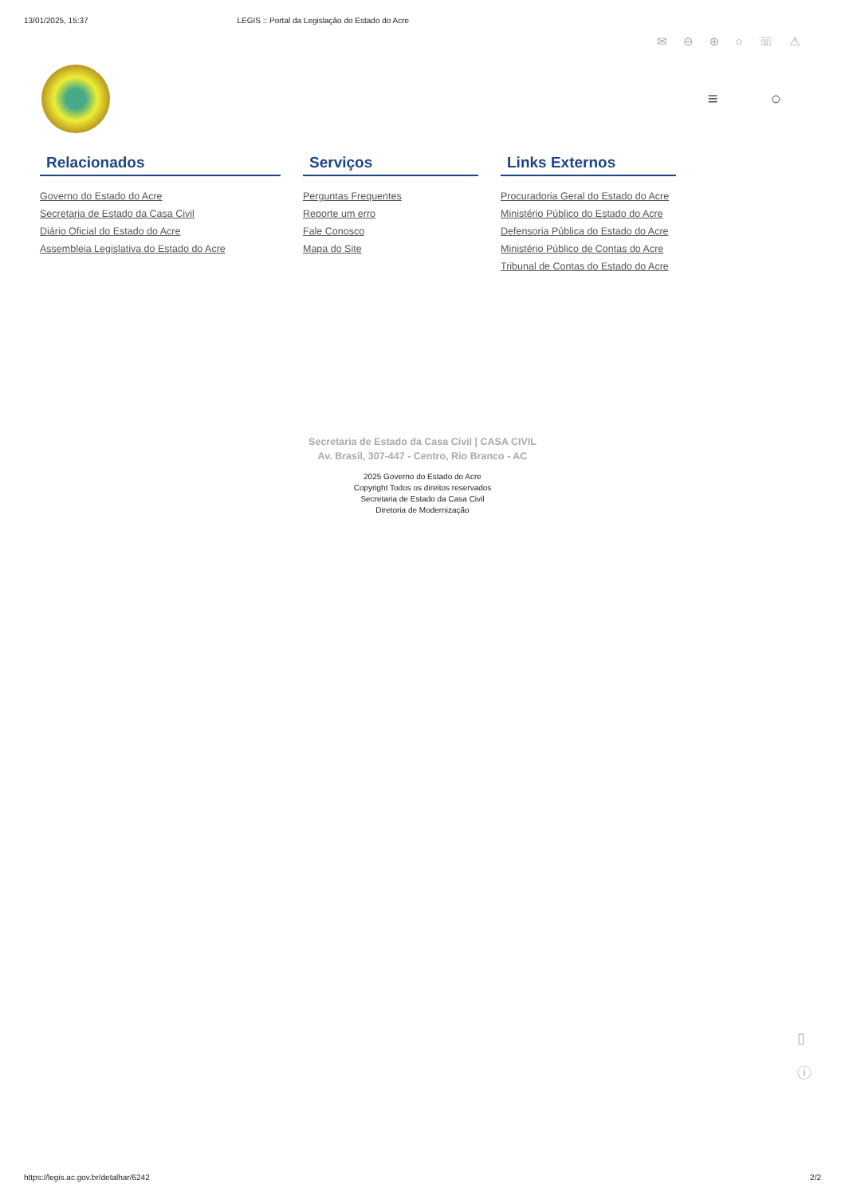13/01/2025, 15:37 LEGIS :: Portal da Legislação do Estado do Acre
✉ ⊖ ⊕ ○ ☏ ⚠
≡ ○
Relacionados
Governo do Estado do Acre
Secretaria de Estado da Casa Civil
Diário Oficial do Estado do Acre
Assembleia Legislativa do Estado do Acre
Serviços
Perguntas Frequentes
Reporte um erro
Fale Conosco
Mapa do Site
Links Externos
Procuradoria Geral do Estado do Acre
Ministério Público do Estado do Acre
Defensoria Pública do Estado do Acre
Ministério Público de Contas do Acre
Tribunal de Contas do Estado do Acre
Secretaria de Estado da Casa Civil | CASA CIVIL
Av. Brasil, 307-447 - Centro, Rio Branco - AC
2025 Governo do Estado do Acre
Copyright Todos os direitos reservados
Secretaria de Estado da Casa Civil
Diretoria de Modernização
▯
ⓘ
https://legis.ac.gov.br/detalhar/6242 2/2